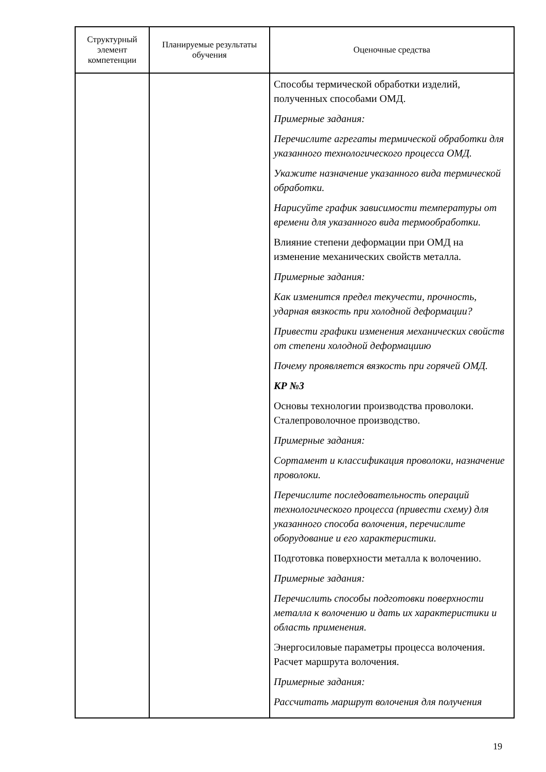| Структурный элемент компетенции | Планируемые результаты обучения | Оценочные средства |
| --- | --- | --- |
| | | Способы термической обработки изделий, полученных способами ОМД. Примерные задания: Перечислите агрегаты термической обработки для указанного технологического процесса ОМД. Укажите назначение указанного вида термической обработки. Нарисуйте график зависимости температуры от времени для указанного вида термообработки. Влияние степени деформации при ОМД на изменение механических свойств металла. Примерные задания: Как изменится предел текучести, прочность, ударная вязкость при холодной деформации? Привести графики изменения механических свойств от степени холодной деформациию Почему проявляется вязкость при горячей ОМД. КР №3 Основы технологии производства проволоки. Сталепроволочное производство. Примерные задания: Сортамент и классификация проволоки, назначение проволоки. Перечислите последовательность операций технологического процесса (привести схему) для указанного способа волочения, перечислите оборудование и его характеристики. Подготовка поверхности металла к волочению. Примерные задания: Перечислить способы подготовки поверхности металла к волочению и дать их характеристики и область применения. Энергосиловые параметры процесса волочения. Расчет маршрута волочения. Примерные задания: Рассчитать маршрут волочения для получения |
19